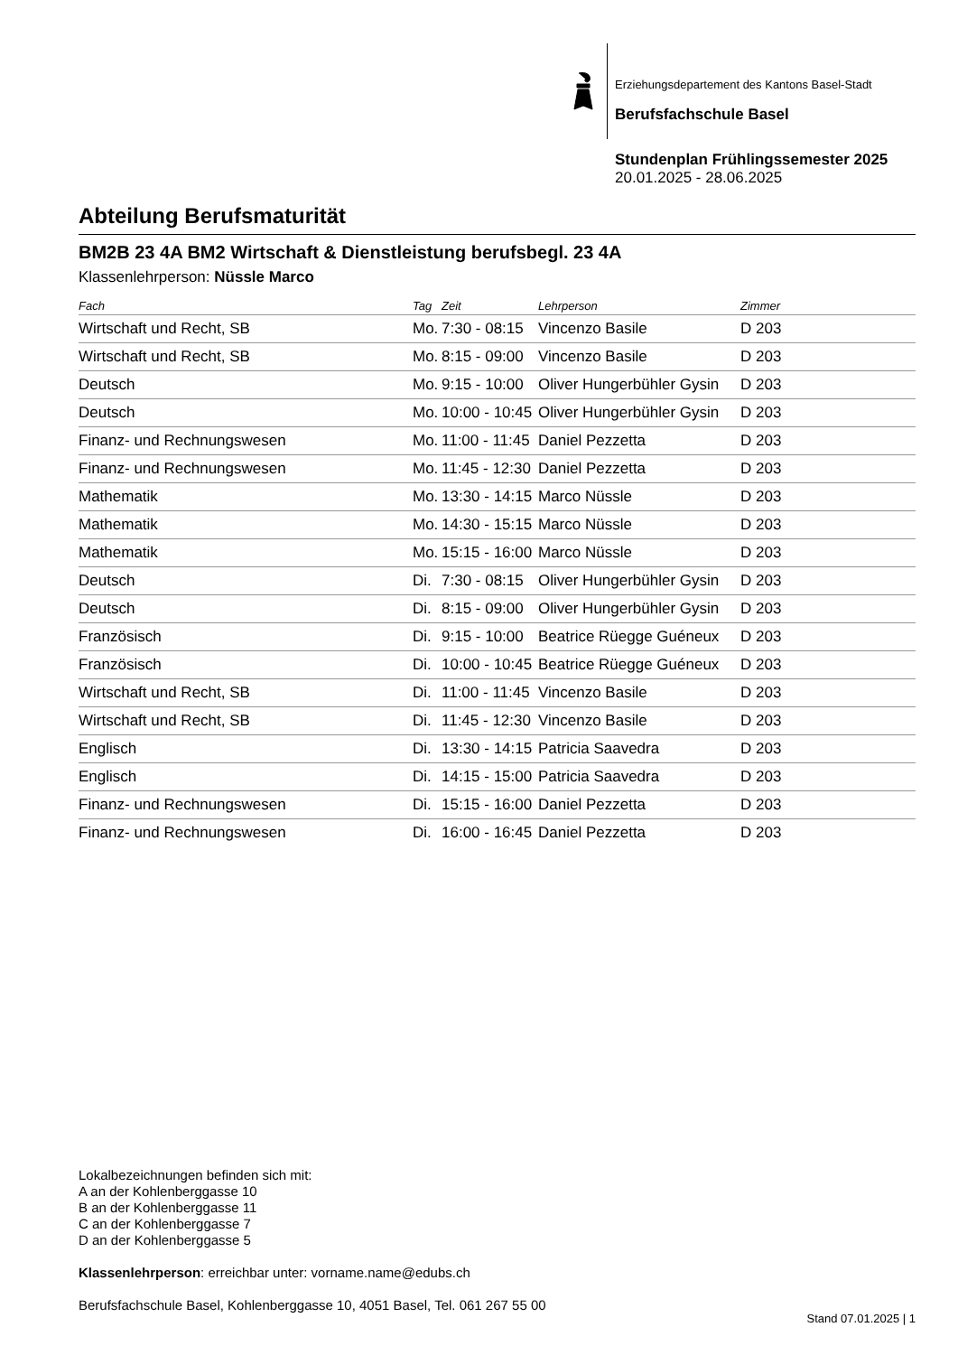Erziehungsdepartement des Kantons Basel-Stadt
Berufsfachschule Basel
Stundenplan Frühlingssemester 2025
20.01.2025 - 28.06.2025
Abteilung Berufsmaturität
BM2B 23 4A BM2 Wirtschaft & Dienstleistung berufsbegl. 23 4A
Klassenlehrperson: Nüssle Marco
| Fach | Tag | Zeit | Lehrperson | Zimmer |
| --- | --- | --- | --- | --- |
| Wirtschaft und Recht, SB | Mo. | 7:30 - 08:15 | Vincenzo Basile | D 203 |
| Wirtschaft und Recht, SB | Mo. | 8:15 - 09:00 | Vincenzo Basile | D 203 |
| Deutsch | Mo. | 9:15 - 10:00 | Oliver Hungerbühler Gysin | D 203 |
| Deutsch | Mo. | 10:00 - 10:45 | Oliver Hungerbühler Gysin | D 203 |
| Finanz- und Rechnungswesen | Mo. | 11:00 - 11:45 | Daniel Pezzetta | D 203 |
| Finanz- und Rechnungswesen | Mo. | 11:45 - 12:30 | Daniel Pezzetta | D 203 |
| Mathematik | Mo. | 13:30 - 14:15 | Marco Nüssle | D 203 |
| Mathematik | Mo. | 14:30 - 15:15 | Marco Nüssle | D 203 |
| Mathematik | Mo. | 15:15 - 16:00 | Marco Nüssle | D 203 |
| Deutsch | Di. | 7:30 - 08:15 | Oliver Hungerbühler Gysin | D 203 |
| Deutsch | Di. | 8:15 - 09:00 | Oliver Hungerbühler Gysin | D 203 |
| Französisch | Di. | 9:15 - 10:00 | Beatrice Rüegge Guéneux | D 203 |
| Französisch | Di. | 10:00 - 10:45 | Beatrice Rüegge Guéneux | D 203 |
| Wirtschaft und Recht, SB | Di. | 11:00 - 11:45 | Vincenzo Basile | D 203 |
| Wirtschaft und Recht, SB | Di. | 11:45 - 12:30 | Vincenzo Basile | D 203 |
| Englisch | Di. | 13:30 - 14:15 | Patricia Saavedra | D 203 |
| Englisch | Di. | 14:15 - 15:00 | Patricia Saavedra | D 203 |
| Finanz- und Rechnungswesen | Di. | 15:15 - 16:00 | Daniel Pezzetta | D 203 |
| Finanz- und Rechnungswesen | Di. | 16:00 - 16:45 | Daniel Pezzetta | D 203 |
Lokalbezeichnungen befinden sich mit:
A an der Kohlenberggasse 10
B an der Kohlenberggasse 11
C an der Kohlenberggasse 7
D an der Kohlenberggasse 5
Klassenlehrperson: erreichbar unter: vorname.name@edubs.ch
Berufsfachschule Basel, Kohlenberggasse 10, 4051 Basel, Tel. 061 267 55 00
Stand 07.01.2025 | 1